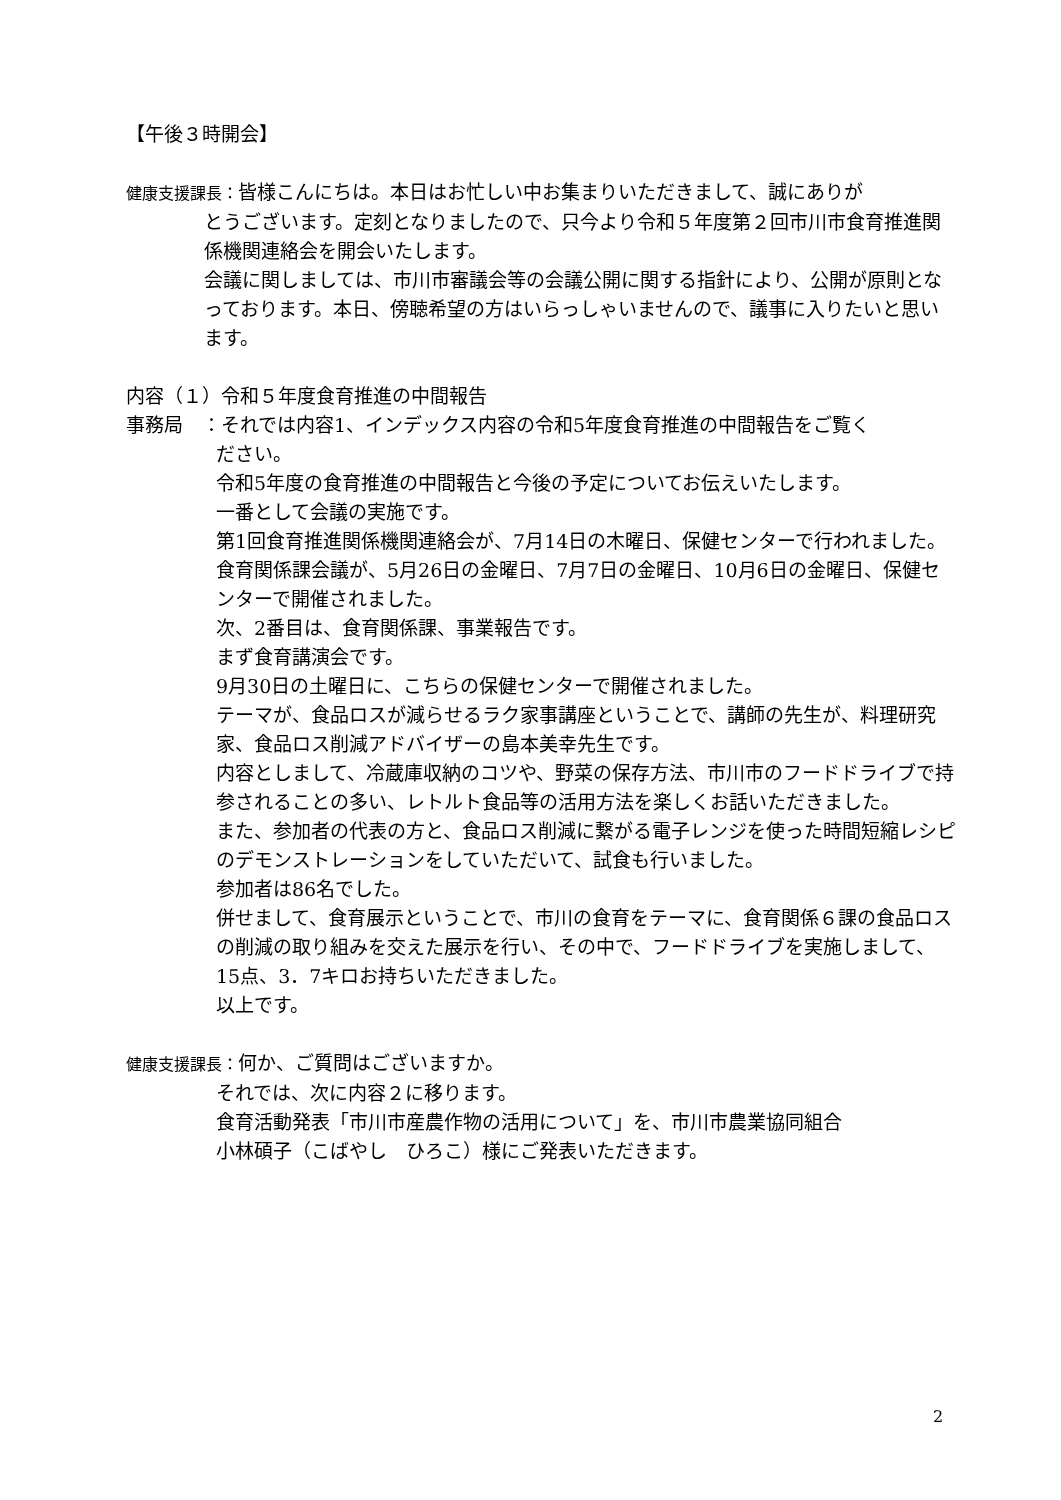【午後３時開会】
健康支援課長：皆様こんにちは。本日はお忙しい中お集まりいただきまして、誠にありが
とうございます。定刻となりましたので、只今より令和５年度第２回市川市食育推進関係機関連絡会を開会いたします。
会議に関しましては、市川市審議会等の会議公開に関する指針により、公開が原則となっております。本日、傍聴希望の方はいらっしゃいませんので、議事に入りたいと思います。
内容（１）令和５年度食育推進の中間報告
事務局　：それでは内容1、インデックス内容の令和5年度食育推進の中間報告をご覧く
ださい。
令和5年度の食育推進の中間報告と今後の予定についてお伝えいたします。
一番として会議の実施です。
第1回食育推進関係機関連絡会が、7月14日の木曜日、保健センターで行われました。
食育関係課会議が、5月26日の金曜日、7月7日の金曜日、10月6日の金曜日、保健センターで開催されました。
次、2番目は、食育関係課、事業報告です。
まず食育講演会です。
9月30日の土曜日に、こちらの保健センターで開催されました。
テーマが、食品ロスが減らせるラク家事講座ということで、講師の先生が、料理研究家、食品ロス削減アドバイザーの島本美幸先生です。
内容としまして、冷蔵庫収納のコツや、野菜の保存方法、市川市のフードドライブで持参されることの多い、レトルト食品等の活用方法を楽しくお話いただきました。
また、参加者の代表の方と、食品ロス削減に繋がる電子レンジを使った時間短縮レシピのデモンストレーションをしていただいて、試食も行いました。
参加者は86名でした。
併せまして、食育展示ということで、市川の食育をテーマに、食育関係６課の食品ロスの削減の取り組みを交えた展示を行い、その中で、フードドライブを実施しまして、15点、3．7キロお持ちいただきました。
以上です。
健康支援課長：何か、ご質問はございますか。
それでは、次に内容２に移ります。
食育活動発表「市川市産農作物の活用について」を、市川市農業協同組合
小林碩子（こばやし　ひろこ）様にご発表いただきます。
2